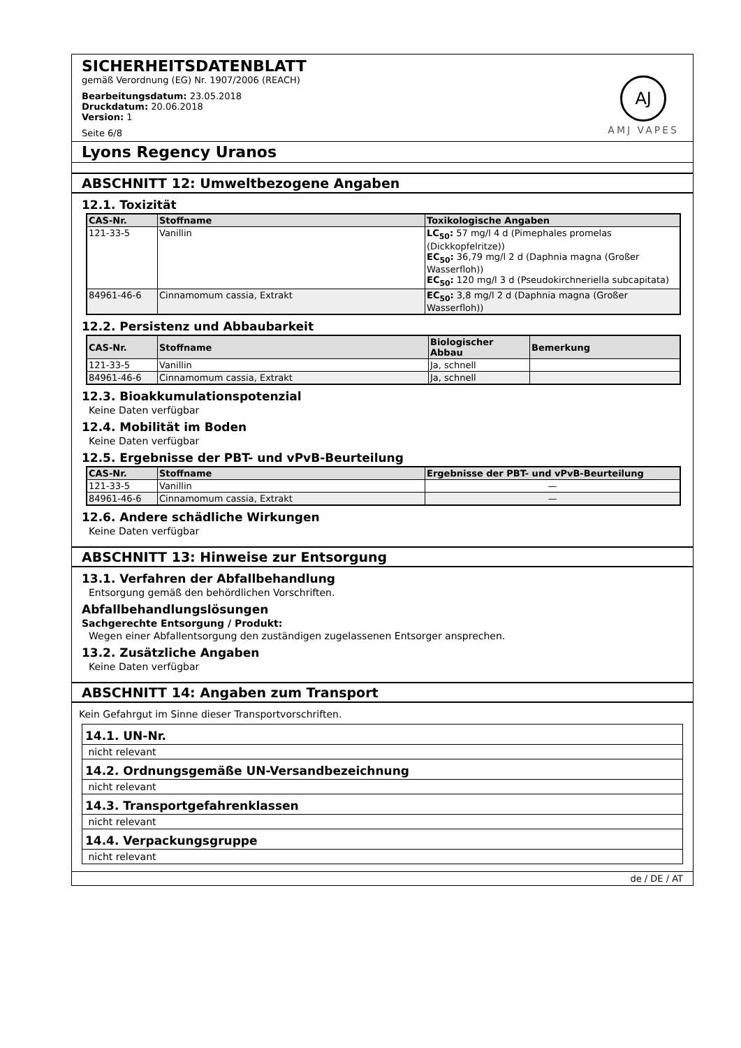SICHERHEITSDATENBLATT
gemäß Verordnung (EG) Nr. 1907/2006 (REACH)
Bearbeitungsdatum: 23.05.2018
Druckdatum: 20.06.2018
Version: 1
Seite 6/8
AJ
AMJ VAPES
Lyons Regency Uranos
ABSCHNITT 12: Umweltbezogene Angaben
12.1. Toxizität
| CAS-Nr. | Stoffname | Toxikologische Angaben |
| --- | --- | --- |
| 121-33-5 | Vanillin | LC<sub>50</sub>: 57 mg/l 4 d (Pimephales promelas (Dickkopfelritze)) EC<sub>50</sub>: 36,79 mg/l 2 d (Daphnia magna (Großer Wasserfloh)) EC<sub>50</sub>: 120 mg/l 3 d (Pseudokirchneriella subcapitata) |
| 84961-46-6 | Cinnamomum cassia, Extrakt | EC<sub>50</sub>: 3,8 mg/l 2 d (Daphnia magna (Großer Wasserfloh)) |
12.2. Persistenz und Abbaubarkeit
| CAS-Nr. | Stoffname | Biologischer Abbau | Bemerkung |
| --- | --- | --- | --- |
| 121-33-5 | Vanillin | Ja, schnell | |
| 84961-46-6 | Cinnamomum cassia, Extrakt | Ja, schnell | |
12.3. Bioakkumulationspotenzial
Keine Daten verfügbar
12.4. Mobilität im Boden
Keine Daten verfügbar
12.5. Ergebnisse der PBT- und vPvB-Beurteilung
| CAS-Nr. | Stoffname | Ergebnisse der PBT- und vPvB-Beurteilung |
| --- | --- | --- |
| 121-33-5 | Vanillin | — |
| 84961-46-6 | Cinnamomum cassia, Extrakt | — |
12.6. Andere schädliche Wirkungen
Keine Daten verfügbar
ABSCHNITT 13: Hinweise zur Entsorgung
13.1. Verfahren der Abfallbehandlung
Entsorgung gemäß den behördlichen Vorschriften.
Abfallbehandlungslösungen
Sachgerechte Entsorgung / Produkt:
Wegen einer Abfallentsorgung den zuständigen zugelassenen Entsorger ansprechen.
13.2. Zusätzliche Angaben
Keine Daten verfügbar
ABSCHNITT 14: Angaben zum Transport
Kein Gefahrgut im Sinne dieser Transportvorschriften.
14.1. UN-Nr.
nicht relevant
14.2. Ordnungsgemäße UN-Versandbezeichnung
nicht relevant
14.3. Transportgefahrenklassen
nicht relevant
14.4. Verpackungsgruppe
nicht relevant
de / DE / AT